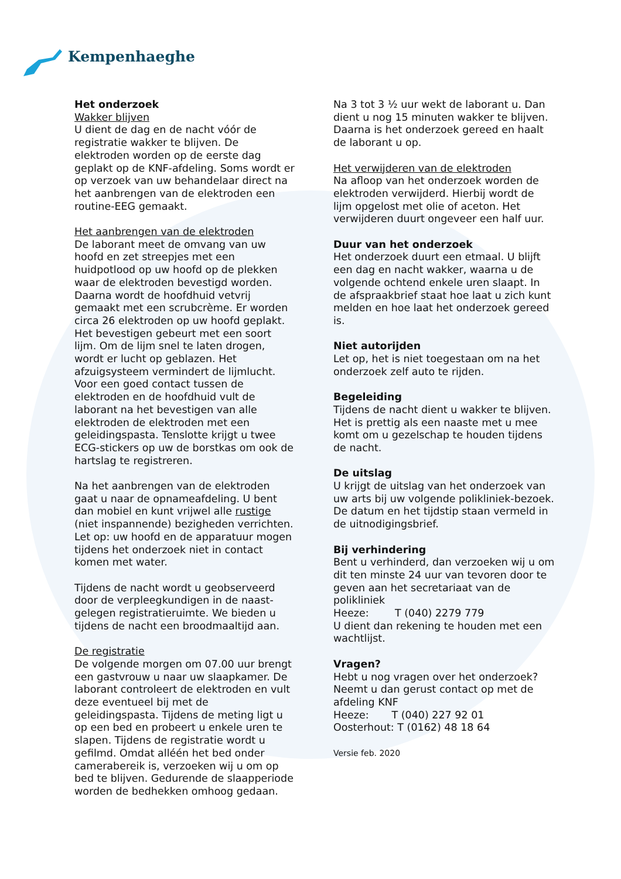Kempenhaeghe
Het onderzoek
Wakker blijven
U dient de dag en de nacht vóór de registratie wakker te blijven. De elektroden worden op de eerste dag geplakt op de KNF-afdeling. Soms wordt er op verzoek van uw behandelaar direct na het aanbrengen van de elektroden een routine-EEG gemaakt.
Het aanbrengen van de elektroden
De laborant meet de omvang van uw hoofd en zet streepjes met een huidpotlood op uw hoofd op de plekken waar de elektroden bevestigd worden. Daarna wordt de hoofdhuid vetvrij gemaakt met een scrubcrème. Er worden circa 26 elektroden op uw hoofd geplakt. Het bevestigen gebeurt met een soort lijm. Om de lijm snel te laten drogen, wordt er lucht op geblazen. Het afzuigsysteem vermindert de lijmlucht. Voor een goed contact tussen de elektroden en de hoofdhuid vult de laborant na het bevestigen van alle elektroden de elektroden met een geleidingspasta. Tenslotte krijgt u twee ECG-stickers op uw de borstkas om ook de hartslag te registreren.
Na het aanbrengen van de elektroden gaat u naar de opnameafdeling. U bent dan mobiel en kunt vrijwel alle rustige (niet inspannende) bezigheden verrichten. Let op: uw hoofd en de apparatuur mogen tijdens het onderzoek niet in contact komen met water.
Tijdens de nacht wordt u geobserveerd door de verpleegkundigen in de naast-gelegen registratieruimte. We bieden u tijdens de nacht een broodmaaltijd aan.
De registratie
De volgende morgen om 07.00 uur brengt een gastvrouw u naar uw slaapkamer. De laborant controleert de elektroden en vult deze eventueel bij met de geleidingspasta. Tijdens de meting ligt u op een bed en probeert u enkele uren te slapen. Tijdens de registratie wordt u gefilmd. Omdat alléén het bed onder camerabereik is, verzoeken wij u om op bed te blijven. Gedurende de slaapperiode worden de bedhekken omhoog gedaan.
Na 3 tot 3 ½ uur wekt de laborant u. Dan dient u nog 15 minuten wakker te blijven. Daarna is het onderzoek gereed en haalt de laborant u op.
Het verwijderen van de elektroden
Na afloop van het onderzoek worden de elektroden verwijderd. Hierbij wordt de lijm opgelost met olie of aceton. Het verwijderen duurt ongeveer een half uur.
Duur van het onderzoek
Het onderzoek duurt een etmaal. U blijft een dag en nacht wakker, waarna u de volgende ochtend enkele uren slaapt. In de afspraakbrief staat hoe laat u zich kunt melden en hoe laat het onderzoek gereed is.
Niet autorijden
Let op, het is niet toegestaan om na het onderzoek zelf auto te rijden.
Begeleiding
Tijdens de nacht dient u wakker te blijven. Het is prettig als een naaste met u mee komt om u gezelschap te houden tijdens de nacht.
De uitslag
U krijgt de uitslag van het onderzoek van uw arts bij uw volgende polikliniek-bezoek. De datum en het tijdstip staan vermeld in de uitnodigingsbrief.
Bij verhindering
Bent u verhinderd, dan verzoeken wij u om dit ten minste 24 uur van tevoren door te geven aan het secretariaat van de polikliniek
Heeze: T (040) 2279 779
U dient dan rekening te houden met een wachtlijst.
Vragen?
Hebt u nog vragen over het onderzoek? Neemt u dan gerust contact op met de afdeling KNF
Heeze: T (040) 227 92 01
Oosterhout: T (0162) 48 18 64
Versie feb. 2020